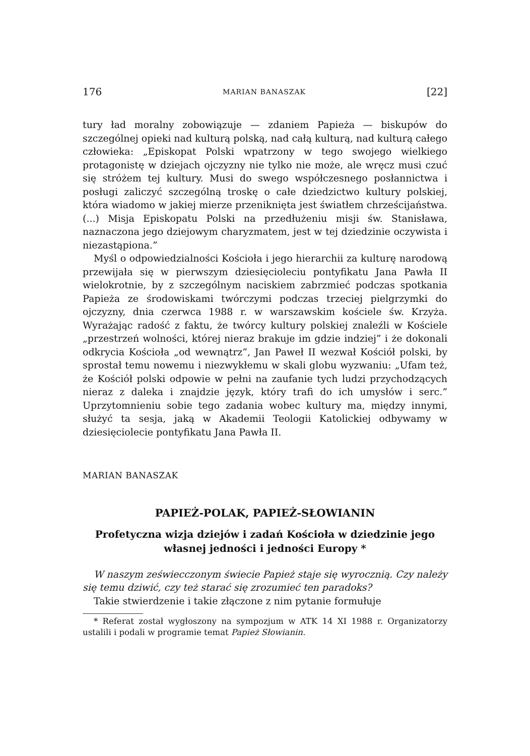176 MARIAN BANASZAK [22]
tury ład moralny zobowiązuje — zdaniem Papieża — biskupów do szczególnej opieki nad kulturą polską, nad całą kulturą, nad kulturą całego człowieka: „Episkopat Polski wpatrzony w tego swojego wielkiego protagonistę w dziejach ojczyzny nie tylko nie może, ale wręcz musi czuć się stróżem tej kultury. Musi do swego współczesnego posłannictwa i posługi zaliczyć szczególną troskę o całe dziedzictwo kultury polskiej, która wiadomo w jakiej mierze przeniknięta jest światłem chrześcijaństwa. (...) Misja Episkopatu Polski na przedłużeniu misji św. Stanisława, naznaczona jego dziejowym charyzmatem, jest w tej dziedzinie oczywista i niezastąpiona.”
Myśl o odpowiedzialności Kościoła i jego hierarchii za kulturę narodową przewijała się w pierwszym dziesięcioleciu pontyfikatu Jana Pawła II wielokrotnie, by z szczególnym naciskiem zabrzmieć podczas spotkania Papieża ze środowiskami twórczymi podczas trzeciej pielgrzymki do ojczyzny, dnia czerwca 1988 r. w warszawskim kościele św. Krzyża. Wyrażając radość z faktu, że twórcy kultury polskiej znaleźli w Kościele „przestrzeń wolności, której nieraz brakuje im gdzie indziej” i że dokonali odkrycia Kościoła „od wewnątrz”, Jan Paweł II wezwał Kościół polski, by sprostał temu nowemu i niezwykłemu w skali globu wyzwaniu: „Ufam też, że Kościół polski odpowie w pełni na zaufanie tych ludzi przychodzących nieraz z daleka i znajdzie język, który trafi do ich umysłów i serc.” Uprzytomnieniu sobie tego zadania wobec kultury ma, między innymi, służyć ta sesja, jaką w Akademii Teologii Katolickiej odbywamy w dziesięciolecie pontyfikatu Jana Pawła II.
MARIAN BANASZAK
PAPIEŻ-POLAK, PAPIEŻ-SŁOWIANIN
Profetyczna wizja dziejów i zadań Kościoła w dziedzinie jego własnej jedności i jedności Europy *
W naszym zeświecczonym świecie Papież staje się wyrocznią. Czy należy się temu dziwić, czy też starać się zrozumieć ten paradoks?
Takie stwierdzenie i takie złączone z nim pytanie formułuje
* Referat został wygłoszony na sympozjum w ATK 14 XI 1988 r. Organizatorzy ustalili i podali w programie temat Papież Słowianin.